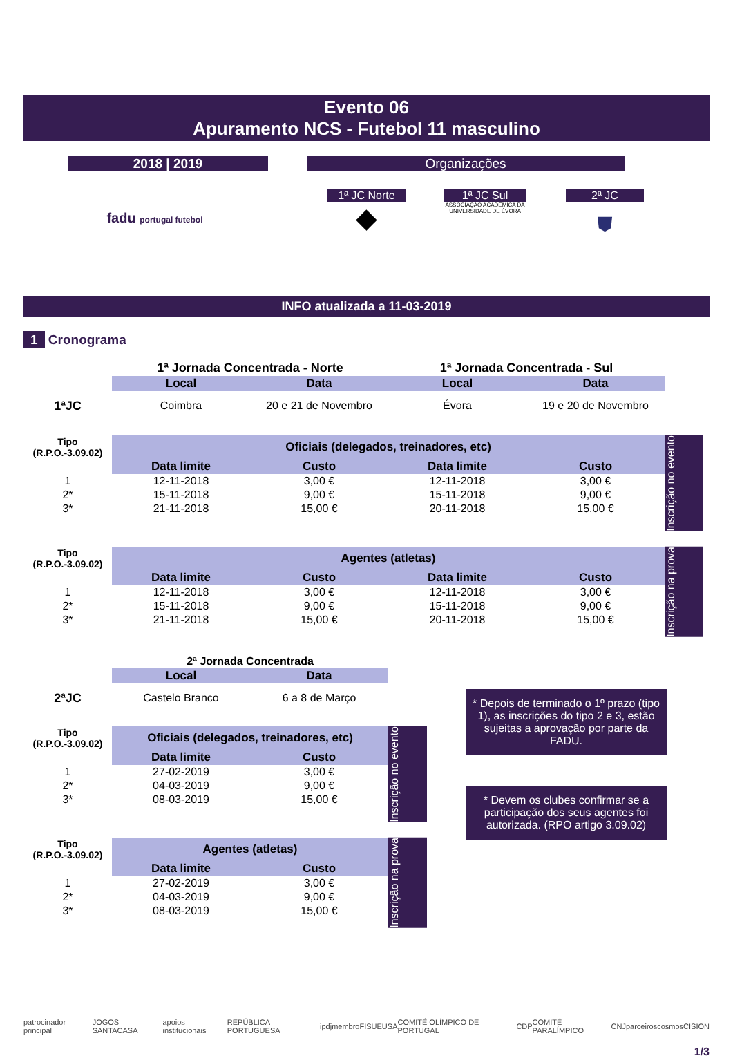Evento 06
Apuramento NCS - Futebol 11 masculino
2018 | 2019 Organizações
fadu portugal futebol
1ª JC Norte
◆
1ª JC Sul
ASSOCIAÇÃO ACADÉMICA DA UNIVERSIDADE DE ÉVORA
2ª JC
⛊
INFO atualizada a 11-03-2019
1 Cronograma
| | 1ª Jornada Concentrada - Norte | | 1ª Jornada Concentrada - Sul | |
| | Local | Data | Local | Data |
| 1ªJC | Coimbra | 20 e 21 de Novembro | Évora | 19 e 20 de Novembro |
| Tipo (R.P.O.-3.09.02) | Oficiais (delegados, treinadores, etc) | | | |
| | Data limite | Custo | Data limite | Custo |
| 1 | 12-11-2018 | 3,00 € | 12-11-2018 | 3,00 € |
| 2* | 15-11-2018 | 9,00 € | 15-11-2018 | 9,00 € |
| 3* | 21-11-2018 | 15,00 € | 20-11-2018 | 15,00 € |
Inscrição no evento
| Tipo (R.P.O.-3.09.02) | Agentes (atletas) | | | |
| | Data limite | Custo | Data limite | Custo |
| 1 | 12-11-2018 | 3,00 € | 12-11-2018 | 3,00 € |
| 2* | 15-11-2018 | 9,00 € | 15-11-2018 | 9,00 € |
| 3* | 21-11-2018 | 15,00 € | 20-11-2018 | 15,00 € |
Inscrição na prova
| | 2ª Jornada Concentrada | |
| | Local | Data |
| 2ªJC | Castelo Branco | 6 a 8 de Março |
| Tipo (R.P.O.-3.09.02) | Oficiais (delegados, treinadores, etc) | |
| | Data limite | Custo |
| 1 | 27-02-2019 | 3,00 € |
| 2* | 04-03-2019 | 9,00 € |
| 3* | 08-03-2019 | 15,00 € |
Inscrição no evento
| Tipo (R.P.O.-3.09.02) | Agentes (atletas) | |
| | Data limite | Custo |
| 1 | 27-02-2019 | 3,00 € |
| 2* | 04-03-2019 | 9,00 € |
| 3* | 08-03-2019 | 15,00 € |
Inscrição na prova
* Depois de terminado o 1º prazo (tipo 1), as inscrições do tipo 2 e 3, estão sujeitas a aprovação por parte da FADU.
* Devem os clubes confirmar se a participação dos seus agentes foi autorizada. (RPO artigo 3.09.02)
patrocinador principal JOGOS SANTACASA apoios institucionais REPÚBLICA PORTUGUESA ipdj membro FISU EUSA COMITÉ OLÍMPICO DE PORTUGAL CDP COMITÉ PARALÍMPICO CNJ parceiros cosmos CISION
1/3